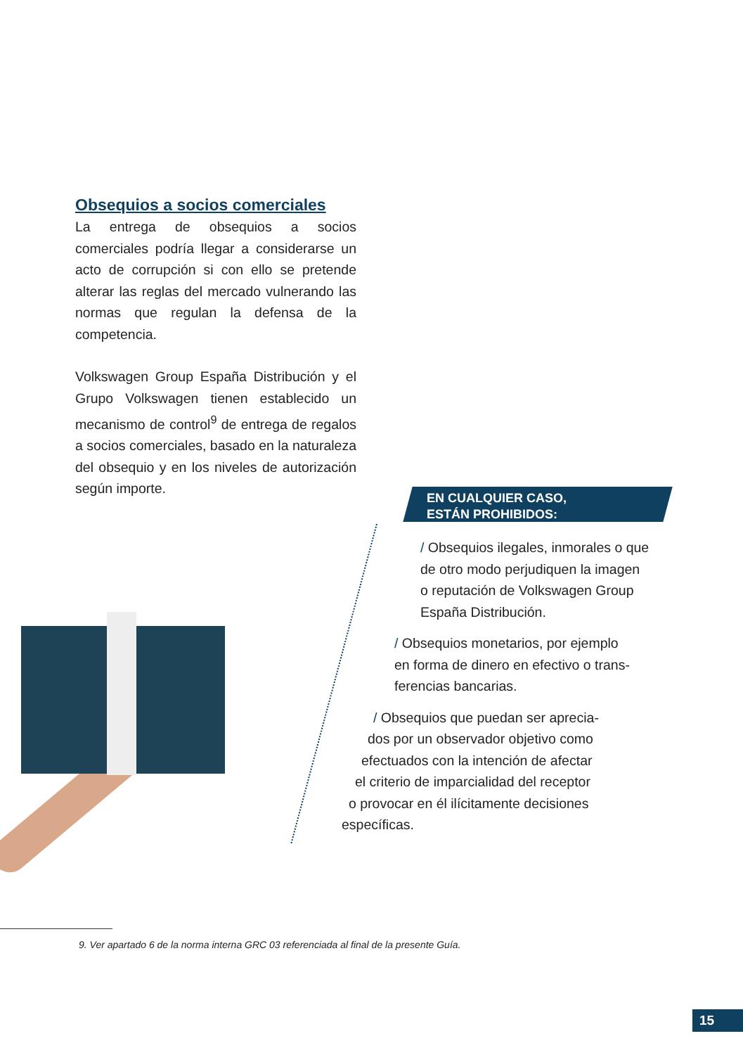Obsequios a socios comerciales
La entrega de obsequios a socios comerciales podría llegar a considerarse un acto de corrupción si con ello se pretende alterar las reglas del mercado vulnerando las normas que regulan la defensa de la competencia.
Volkswagen Group España Distribución y el Grupo Volkswagen tienen establecido un mecanismo de control<sup>9</sup> de entrega de regalos a socios comerciales, basado en la naturaleza del obsequio y en los niveles de autorización según importe.
EN CUALQUIER CASO,
ESTÁN PROHIBIDOS:
/ Obsequios ilegales, inmorales o que
de otro modo perjudiquen la imagen
o reputación de Volkswagen Group
España Distribución.
/ Obsequios monetarios, por ejemplo
en forma de dinero en efectivo o trans-
ferencias bancarias.
/ Obsequios que puedan ser aprecia-
dos por un observador objetivo como
efectuados con la intención de afectar
el criterio de imparcialidad del receptor
o provocar en él ilícitamente decisiones
específicas.
9. Ver apartado 6 de la norma interna GRC 03 referenciada al final de la presente Guía.
15